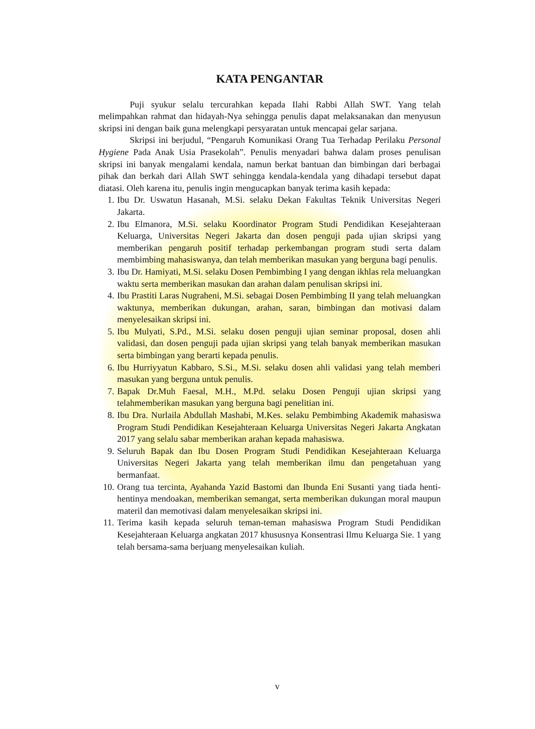KATA PENGANTAR
Puji syukur selalu tercurahkan kepada Ilahi Rabbi Allah SWT. Yang telah melimpahkan rahmat dan hidayah-Nya sehingga penulis dapat melaksanakan dan menyusun skripsi ini dengan baik guna melengkapi persyaratan untuk mencapai gelar sarjana.
Skripsi ini berjudul, “Pengaruh Komunikasi Orang Tua Terhadap Perilaku Personal Hygiene Pada Anak Usia Prasekolah”. Penulis menyadari bahwa dalam proses penulisan skripsi ini banyak mengalami kendala, namun berkat bantuan dan bimbingan dari berbagai pihak dan berkah dari Allah SWT sehingga kendala-kendala yang dihadapi tersebut dapat diatasi. Oleh karena itu, penulis ingin mengucapkan banyak terima kasih kepada:
1. Ibu Dr. Uswatun Hasanah, M.Si. selaku Dekan Fakultas Teknik Universitas Negeri Jakarta.
2. Ibu Elmanora, M.Si. selaku Koordinator Program Studi Pendidikan Kesejahteraan Keluarga, Universitas Negeri Jakarta dan dosen penguji pada ujian skripsi yang memberikan pengaruh positif terhadap perkembangan program studi serta dalam membimbing mahasiswanya, dan telah memberikan masukan yang berguna bagi penulis.
3. Ibu Dr. Hamiyati, M.Si. selaku Dosen Pembimbing I yang dengan ikhlas rela meluangkan waktu serta memberikan masukan dan arahan dalam penulisan skripsi ini.
4. Ibu Prastiti Laras Nugraheni, M.Si. sebagai Dosen Pembimbing II yang telah meluangkan waktunya, memberikan dukungan, arahan, saran, bimbingan dan motivasi dalam menyelesaikan skripsi ini.
5. Ibu Mulyati, S.Pd., M.Si. selaku dosen penguji ujian seminar proposal, dosen ahli validasi, dan dosen penguji pada ujian skripsi yang telah banyak memberikan masukan serta bimbingan yang berarti kepada penulis.
6. Ibu Hurriyyatun Kabbaro, S.Si., M.Si. selaku dosen ahli validasi yang telah memberi masukan yang berguna untuk penulis.
7. Bapak Dr.Muh Faesal, M.H., M.Pd. selaku Dosen Penguji ujian skripsi yang telahmemberikan masukan yang berguna bagi penelitian ini.
8. Ibu Dra. Nurlaila Abdullah Mashabi, M.Kes. selaku Pembimbing Akademik mahasiswa Program Studi Pendidikan Kesejahteraan Keluarga Universitas Negeri Jakarta Angkatan 2017 yang selalu sabar memberikan arahan kepada mahasiswa.
9. Seluruh Bapak dan Ibu Dosen Program Studi Pendidikan Kesejahteraan Keluarga Universitas Negeri Jakarta yang telah memberikan ilmu dan pengetahuan yang bermanfaat.
10. Orang tua tercinta, Ayahanda Yazid Bastomi dan Ibunda Eni Susanti yang tiada henti-hentinya mendoakan, memberikan semangat, serta memberikan dukungan moral maupun materil dan memotivasi dalam menyelesaikan skripsi ini.
11. Terima kasih kepada seluruh teman-teman mahasiswa Program Studi Pendidikan Kesejahteraan Keluarga angkatan 2017 khususnya Konsentrasi Ilmu Keluarga Sie. 1 yang telah bersama-sama berjuang menyelesaikan kuliah.
v